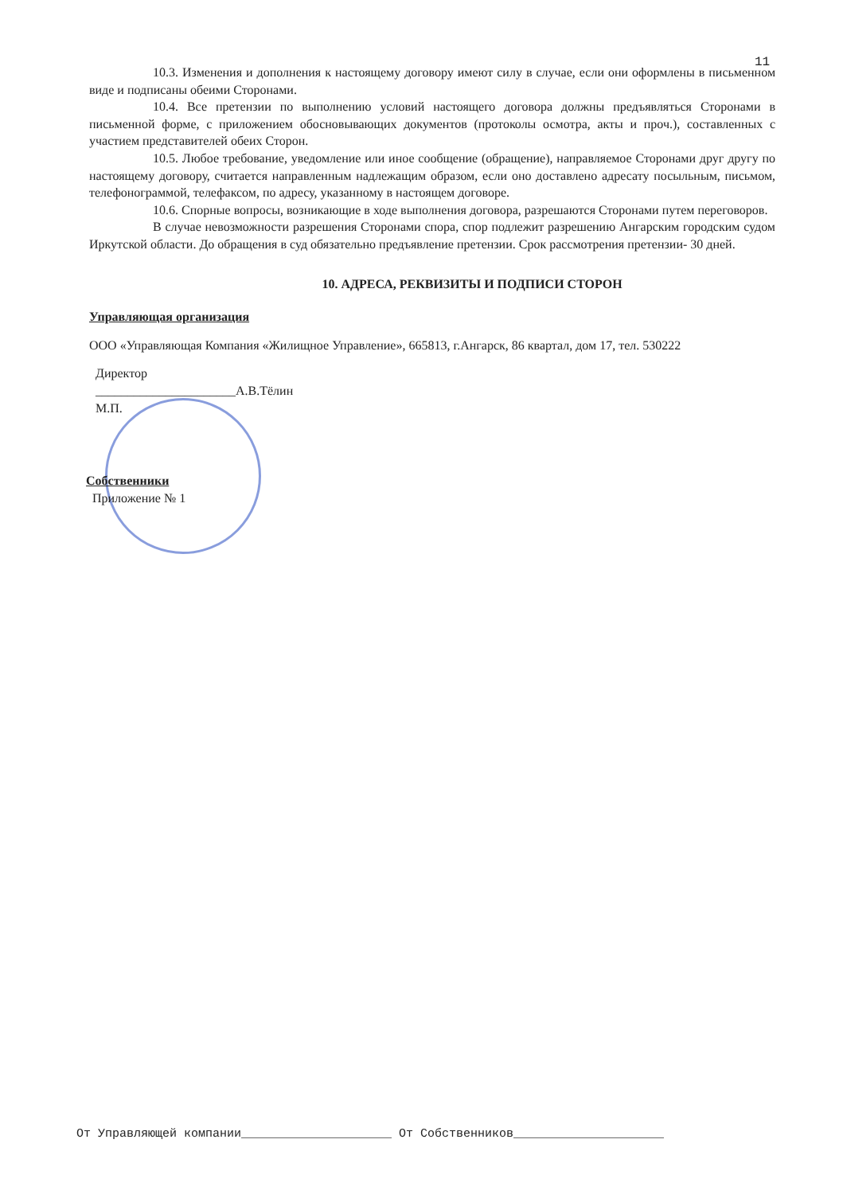11
10.3. Изменения и дополнения к настоящему договору имеют силу в случае, если они оформлены в письменном виде и подписаны обеими Сторонами.
10.4. Все претензии по выполнению условий настоящего договора должны предъявляться Сторонами в письменной форме, с приложением обосновывающих документов (протоколы осмотра, акты и проч.), составленных с участием представителей обеих Сторон.
10.5. Любое требование, уведомление или иное сообщение (обращение), направляемое Сторонами друг другу по настоящему договору, считается направленным надлежащим образом, если оно доставлено адресату посыльным, письмом, телефонограммой, телефаксом, по адресу, указанному в настоящем договоре.
10.6. Спорные вопросы, возникающие в ходе выполнения договора, разрешаются Сторонами путем переговоров.
В случае невозможности разрешения Сторонами спора, спор подлежит разрешению Ангарским городским судом Иркутской области. До обращения в суд обязательно предъявление претензии. Срок рассмотрения претензии- 30 дней.
10. АДРЕСА, РЕКВИЗИТЫ И ПОДПИСИ СТОРОН
Управляющая организация
ООО «Управляющая Компания «Жилищное Управление», 665813, г.Ангарск, 86 квартал, дом 17, тел. 530222
Директор
______________________А.В.Тёлин
М.П.
Собственники
Приложение № 1
От Управляющей компании_____________________ От Собственников_____________________